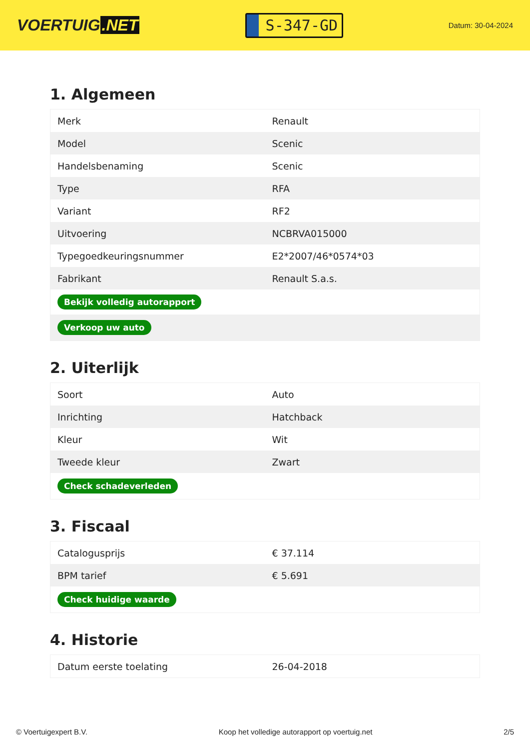VOERTUIG.NET
S-347-GD
Datum: 30-04-2024
1. Algemeen
| Merk | Renault |
| Model | Scenic |
| Handelsbenaming | Scenic |
| Type | RFA |
| Variant | RF2 |
| Uitvoering | NCBRVA015000 |
| Typegoedkeuringsnummer | E2*2007/46*0574*03 |
| Fabrikant | Renault S.a.s. |
| Bekijk volledig autorapport | |
| Verkoop uw auto | |
2. Uiterlijk
| Soort | Auto |
| Inrichting | Hatchback |
| Kleur | Wit |
| Tweede kleur | Zwart |
| Check schadeverleden | |
3. Fiscaal
| Catalogusprijs | € 37.114 |
| BPM tarief | € 5.691 |
| Check huidige waarde | |
4. Historie
| Datum eerste toelating | 26-04-2018 |
© Voertuigexpert B.V. Koop het volledige autorapport op voertuig.net 2/5